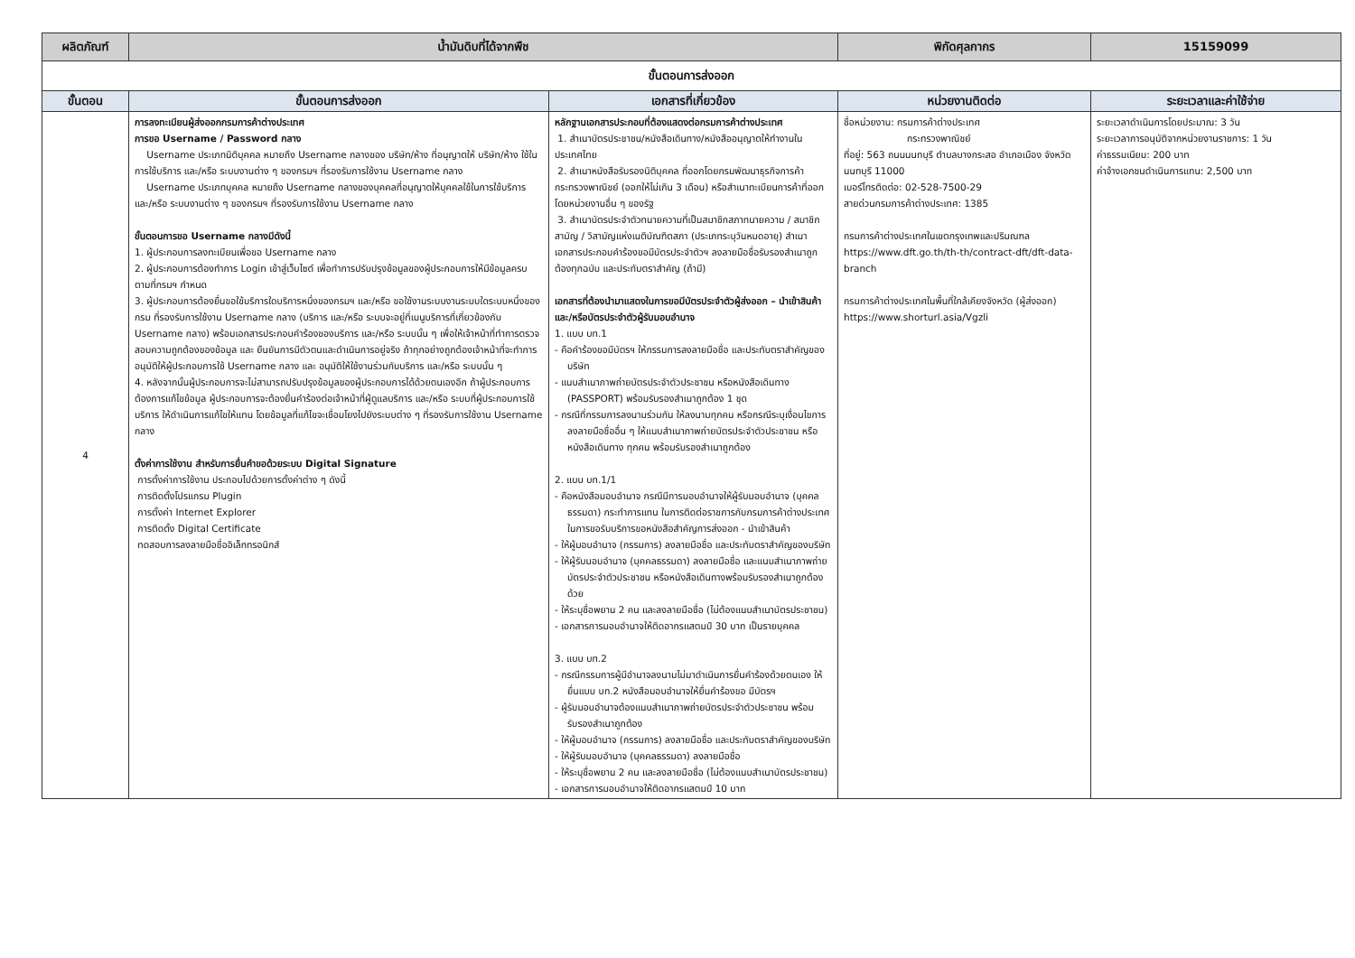| ผลิตภัณฑ์ | น้ำมันดิบที่ได้จากพืช | | พิกัดศุลกากร | 15159099 |
| --- | --- | --- | --- | --- |
| ขั้นตอนการส่งออก | | | | |
| ขั้นตอน | ขั้นตอนการส่งออก | เอกสารที่เกี่ยวข้อง | หน่วยงานติดต่อ | ระยะเวลาและค่าใช้จ่าย |
| 4 | การลงทะเบียนผู้ส่งออกกรมการค้าต่างประเทศ การขอ Username / Password กลาง Username ประเภทนิติบุคคล หมายถึง Username กลางของ บริษัท/ห้าง ที่อนุญาตให้ บริษัท/ห้าง ใช้ในการใช้บริการ และ/หรือ ระบบงานต่าง ๆ ของกรมฯ ที่รองรับการใช้งาน Username กลาง Username ประเภทบุคคล หมายถึง Username กลางของบุคคลที่อนุญาตให้บุคคลใช้ในการใช้บริการ และ/หรือ ระบบงานต่าง ๆ ของกรมฯ ที่รองรับการใช้งาน Username กลาง ขั้นตอนการขอ Username กลางมีดังนี้ 1. ผู้ประกอบการลงทะเบียนเพื่อขอ Username กลาง 2. ผู้ประกอบการต้องทำการ Login เข้าสู่เว็บไซต์ เพื่อทำการปรับปรุงข้อมูลของผู้ประกอบการให้มีข้อมูลครบตามที่กรมฯ กำหนด 3. ผู้ประกอบการต้องยื่นขอใช้บริการใดบริการหนึ่งของกรมฯ และ/หรือ ขอใช้งานระบบงานระบบใดระบบหนึ่งของกรม ที่รองรับการใช้งาน Username กลาง (บริการ และ/หรือ ระบบจะอยู่ที่เมนูบริการที่เกี่ยวข้องกับ Username กลาง) พร้อมเอกสารประกอบคำร้องของบริการ และ/หรือ ระบบนั้น ๆ เพื่อให้เจ้าหน้าที่ทำการตรวจสอบความถูกต้องของข้อมูล และ ยืนยันการมีตัวตนและดำเนินการอยู่จริง ถ้าทุกอย่างถูกต้องเจ้าหน้าที่จะทำการอนุมัติให้ผู้ประกอบการใช้ Username กลาง และ อนุมัติให้ใช้งานร่วมกับบริการ และ/หรือ ระบบนั้น ๆ 4. หลังจากนั้นผู้ประกอบการจะไม่สามารถปรับปรุงข้อมูลของผู้ประกอบการได้ด้วยตนเองอีก ถ้าผู้ประกอบการต้องการแก้ไขข้อมูล ผู้ประกอบการจะต้องยื่นคำร้องต่อเจ้าหน้าที่ผู้ดูแลบริการ และ/หรือ ระบบที่ผู้ประกอบการใช้บริการ ให้ดำเนินการแก้ไขให้แทน โดยข้อมูลที่แก้ไขจะเชื่อมโยงไปยังระบบต่าง ๆ ที่รองรับการใช้งาน Username กลาง ตั้งค่าการใช้งาน สำหรับการยื่นคำขอด้วยระบบ Digital Signature การตั้งค่าการใช้งาน ประกอบไปด้วยการตั้งค่าต่าง ๆ ดังนี้ การติดตั้งโปรแกรม Plugin การตั้งค่า Internet Explorer การติดตั้ง Digital Certificate ทดสอบการลงลายมือชื่ออิเล็กทรอนิกส์ | หลักฐานเอกสารประกอบที่ต้องแสดงต่อกรมการค้าต่างประเทศ 1. สำเนาบัตรประชาชน/หนังสือเดินทาง/หนังสืออนุญาตให้ทำงานในประเทศไทย 2. สำเนาหนังสือรับรองนิติบุคคล ที่ออกโดยกรมพัฒนาธุรกิจการค้า กระทรวงพาณิชย์ (ออกให้ไม่เกิน 3 เดือน) หรือสำเนาทะเบียนการค้าที่ออกโดยหน่วยงานอื่น ๆ ของรัฐ 3. สำเนาบัตรประจำตัวทนายความที่เป็นสมาชิกสภาทนายความ / สมาชิกสามัญ / วิสามัญแห่งเนติบัณฑิตสภา (ประเภทระบุวันหมดอายุ) สำเนาเอกสารประกอบคำร้องขอมีบัตรประจำตัวฯ ลงลายมือชื่อรับรองสำเนาถูกต้องทุกฉบับ และประทับตราสำคัญ (ถ้ามี) เอกสารที่ต้องนำมาแสดงในการขอมีบัตรประจำตัวผู้ส่งออก – นำเข้าสินค้า และ/หรือบัตรประจำตัวผู้รับมอบอำนาจ 1. แบบ บท.1 - คือคำร้องขอมีบัตรฯ ให้กรรมการลงลายมือชื่อ และประทับตราสำคัญของบริษัท - แนบสำเนาภาพถ่ายบัตรประจำตัวประชาชน หรือหนังสือเดินทาง (PASSPORT) พร้อมรับรองสำเนาถูกต้อง 1 ชุด - กรณีที่กรรมการลงนามร่วมกัน ให้ลงนามทุกคน หรือกรณีระบุเงื่อนไขการลงลายมือชื่ออื่น ๆ ให้แนบสำเนาภาพถ่ายบัตรประจำตัวประชาชน หรือ หนังสือเดินทาง ทุกคน พร้อมรับรองสำเนาถูกต้อง 2. แบบ บท.1/1 - คือหนังสือมอบอำนาจ กรณีมีการมอบอำนาจให้ผู้รับมอบอำนาจ (บุคคลธรรมดา) กระทำการแทน ในการติดต่อราชการกับกรมการค้าต่างประเทศ ในการขอรับบริการขอหนังสือสำคัญการส่งออก - นำเข้าสินค้า - ให้ผู้มอบอำนาจ (กรรมการ) ลงลายมือชื่อ และประทับตราสำคัญของบริษัท - ให้ผู้รับมอบอำนาจ (บุคคลธรรมดา) ลงลายมือชื่อ และแนบสำเนาภาพถ่ายบัตรประจำตัวประชาชน หรือหนังสือเดินทางพร้อมรับรองสำเนาถูกต้องด้วย - ให้ระบุชื่อพยาน 2 คน และลงลายมือชื่อ (ไม่ต้องแนบสำเนาบัตรประชาชน) - เอกสารการมอบอำนาจให้ติดอากรแสตมป์ 30 บาท เป็นรายบุคคล 3. แบบ บท.2 - กรณีกรรมการผู้มีอำนาจลงนามไม่มาดำเนินการยื่นคำร้องด้วยตนเอง ให้ยื่นแบบ บท.2 หนังสือมอบอำนาจให้ยื่นคำร้องขอ มีบัตรฯ - ผู้รับมอบอำนาจต้องแนบสำเนาภาพถ่ายบัตรประจำตัวประชาชน พร้อมรับรองสำเนาถูกต้อง - ให้ผู้มอบอำนาจ (กรรมการ) ลงลายมือชื่อ และประทับตราสำคัญของบริษัท - ให้ผู้รับมอบอำนาจ (บุคคลธรรมดา) ลงลายมือชื่อ - ให้ระบุชื่อพยาน 2 คน และลงลายมือชื่อ (ไม่ต้องแนบสำเนาบัตรประชาชน) - เอกสารการมอบอำนาจให้ติดอากรแสตมป์ 10 บาท | ชื่อหน่วยงาน: กรมการค้าต่างประเทศ กระทรวงพาณิชย์ ที่อยู่: 563 ถนนนนทบุรี ตำบลบางกระสอ อำเภอเมือง จังหวัดนนทบุรี 11000 เบอร์โทรติดต่อ: 02-528-7500-29 สายด่วนกรมการค้าต่างประเทศ: 1385 กรมการค้าต่างประเทศในเขตกรุงเทพและปริมณฑล https://www.dft.go.th/th-th/contract-dft/dft-data-branch กรมการค้าต่างประเทศในพื้นที่ใกล้เคียงจังหวัด (ผู้ส่งออก) https://www.shorturl.asia/Vgzli | ระยะเวลาดำเนินการโดยประมาณ: 3 วัน ระยะเวลาการอนุมัติจากหน่วยงานราชการ: 1 วัน ค่าธรรมเนียม: 200 บาท ค่าจ้างเอกชนดำเนินการแทน: 2,500 บาท |